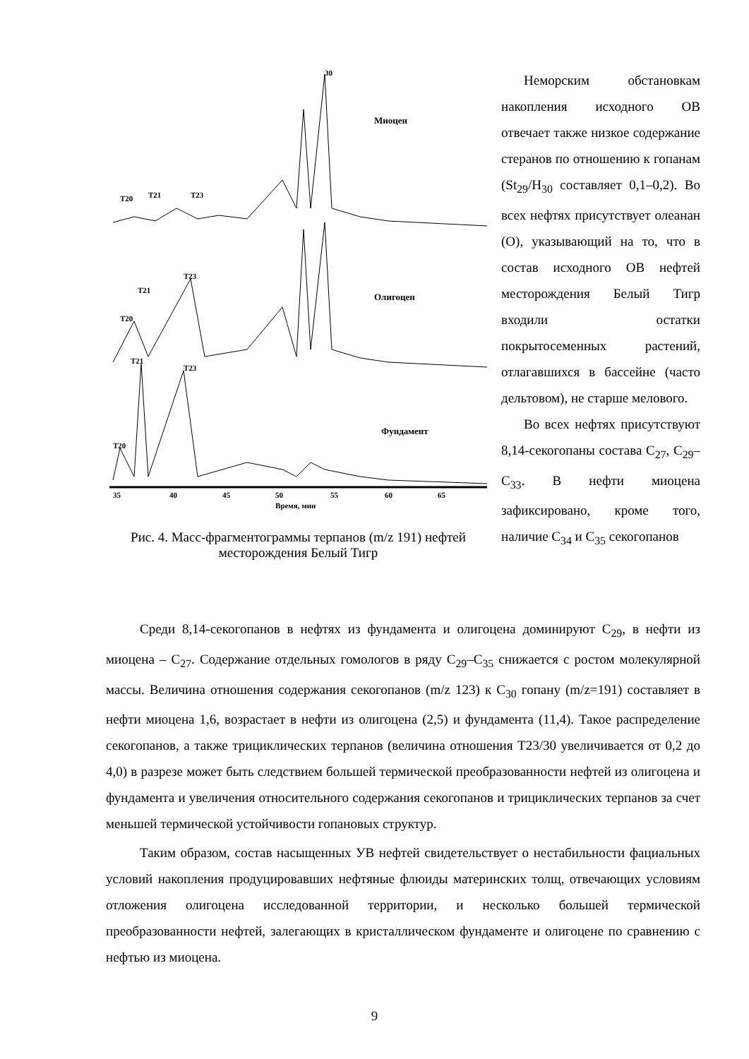30
Миоцен
Олигоцен
Фундамент
T20
T21
T23
T20
T21
T23
T20
T21
T23
35
40
45
50
55
60
65
Время, мин
Рис. 4. Масс-фрагментограммы терпанов (m/z 191) нефтей месторождения Белый Тигр
Неморским обстановкам накопления исходного ОВ отвечает также низкое содержание стеранов по отношению к гопанам (St<sub>29</sub>/H<sub>30</sub> составляет 0,1–0,2). Во всех нефтях присутствует олеанан (О), указывающий на то, что в состав исходного ОВ нефтей месторождения Белый Тигр входили остатки покрытосеменных растений, отлагавшихся в бассейне (часто дельтовом), не старше мелового.
Во всех нефтях присутствуют 8,14-секогопаны состава С<sub>27</sub>, С<sub>29</sub>–С<sub>33</sub>. В нефти миоцена зафиксировано, кроме того, наличие С<sub>34</sub> и С<sub>35</sub> секогопанов
Среди 8,14-секогопанов в нефтях из фундамента и олигоцена доминируют С<sub>29</sub>, в нефти из миоцена – С<sub>27</sub>. Содержание отдельных гомологов в ряду С<sub>29</sub>–С<sub>35</sub> снижается с ростом молекулярной массы. Величина отношения содержания секогопанов (m/z 123) к С<sub>30</sub> гопану (m/z=191) составляет в нефти миоцена 1,6, возрастает в нефти из олигоцена (2,5) и фундамента (11,4). Такое распределение секогопанов, а также трициклических терпанов (величина отношения Т23/30 увеличивается от 0,2 до 4,0) в разрезе может быть следствием большей термической преобразованности нефтей из олигоцена и фундамента и увеличения относительного содержания секогопанов и трициклических терпанов за счет меньшей термической устойчивости гопановых структур.
Таким образом, состав насыщенных УВ нефтей свидетельствует о нестабильности фациальных условий накопления продуцировавших нефтяные флюиды материнских толщ, отвечающих условиям отложения олигоцена исследованной территории, и несколько большей термической преобразованности нефтей, залегающих в кристаллическом фундаменте и олигоцене по сравнению с нефтью из миоцена.
9